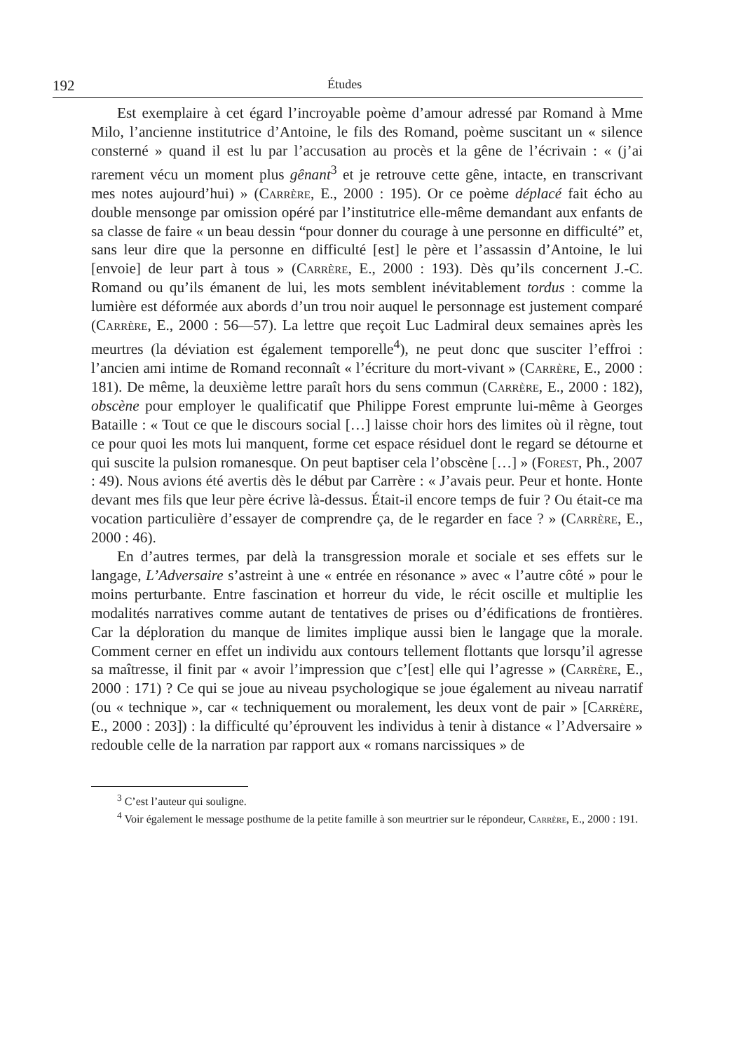192 Études
Est exemplaire à cet égard l’incroyable poème d’amour adressé par Romand à Mme Milo, l’ancienne institutrice d’Antoine, le fils des Romand, poème suscitant un « silence consterné » quand il est lu par l’accusation au procès et la gêne de l’écrivain : « (j’ai rarement vécu un moment plus gênant<sup>3</sup> et je retrouve cette gêne, intacte, en transcrivant mes notes aujourd’hui) » (Carrère, E., 2000 : 195). Or ce poème déplacé fait écho au double mensonge par omission opéré par l’institutrice elle-même demandant aux enfants de sa classe de faire « un beau dessin “pour donner du courage à une personne en difficulté” et, sans leur dire que la personne en difficulté [est] le père et l’assassin d’Antoine, le lui [envoie] de leur part à tous » (Carrère, E., 2000 : 193). Dès qu’ils concernent J.-C. Romand ou qu’ils émanent de lui, les mots semblent inévitablement tordus : comme la lumière est déformée aux abords d’un trou noir auquel le personnage est justement comparé (Carrère, E., 2000 : 56—57). La lettre que reçoit Luc Ladmiral deux semaines après les meurtres (la déviation est également temporelle<sup>4</sup>), ne peut donc que susciter l’effroi : l’ancien ami intime de Romand reconnaît « l’écriture du mort-vivant » (Carrère, E., 2000 : 181). De même, la deuxième lettre paraît hors du sens commun (Carrère, E., 2000 : 182), obscène pour employer le qualificatif que Philippe Forest emprunte lui-même à Georges Bataille : « Tout ce que le discours social […] laisse choir hors des limites où il règne, tout ce pour quoi les mots lui manquent, forme cet espace résiduel dont le regard se détourne et qui suscite la pulsion romanesque. On peut baptiser cela l’obscène […] » (Forest, Ph., 2007 : 49). Nous avions été avertis dès le début par Carrère : « J’avais peur. Peur et honte. Honte devant mes fils que leur père écrive là-dessus. Était-il encore temps de fuir ? Ou était-ce ma vocation particulière d’essayer de comprendre ça, de le regarder en face ? » (Carrère, E., 2000 : 46).
En d’autres termes, par delà la transgression morale et sociale et ses effets sur le langage, L’Adversaire s’astreint à une « entrée en résonance » avec « l’autre côté » pour le moins perturbante. Entre fascination et horreur du vide, le récit oscille et multiplie les modalités narratives comme autant de tentatives de prises ou d’édifications de frontières. Car la déploration du manque de limites implique aussi bien le langage que la morale. Comment cerner en effet un individu aux contours tellement flottants que lorsqu’il agresse sa maîtresse, il finit par « avoir l’impression que c’[est] elle qui l’agresse » (Carrère, E., 2000 : 171) ? Ce qui se joue au niveau psychologique se joue également au niveau narratif (ou « technique », car « techniquement ou moralement, les deux vont de pair » [Carrère, E., 2000 : 203]) : la difficulté qu’éprouvent les individus à tenir à distance « l’Adversaire » redouble celle de la narration par rapport aux « romans narcissiques » de
<sup>3</sup> C’est l’auteur qui souligne.
<sup>4</sup> Voir également le message posthume de la petite famille à son meurtrier sur le répondeur, Carrère, E., 2000 : 191.